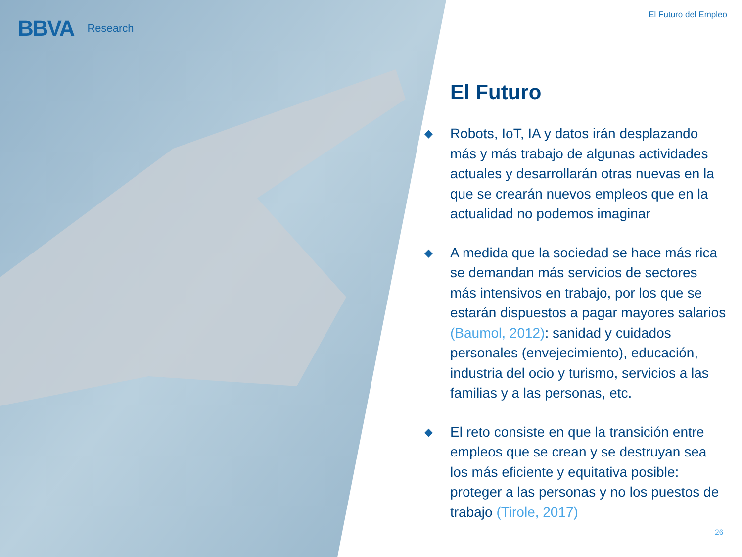BBVA Research
El Futuro del Empleo
El Futuro
◆
Robots, IoT, IA y datos irán desplazando más y más trabajo de algunas actividades actuales y desarrollarán otras nuevas en la que se crearán nuevos empleos que en la actualidad no podemos imaginar
◆
A medida que la sociedad se hace más rica se demandan más servicios de sectores más intensivos en trabajo, por los que se estarán dispuestos a pagar mayores salarios (Baumol, 2012): sanidad y cuidados personales (envejecimiento), educación, industria del ocio y turismo, servicios a las familias y a las personas, etc.
◆
El reto consiste en que la transición entre empleos que se crean y se destruyan sea los más eficiente y equitativa posible: proteger a las personas y no los puestos de trabajo (Tirole, 2017)
26